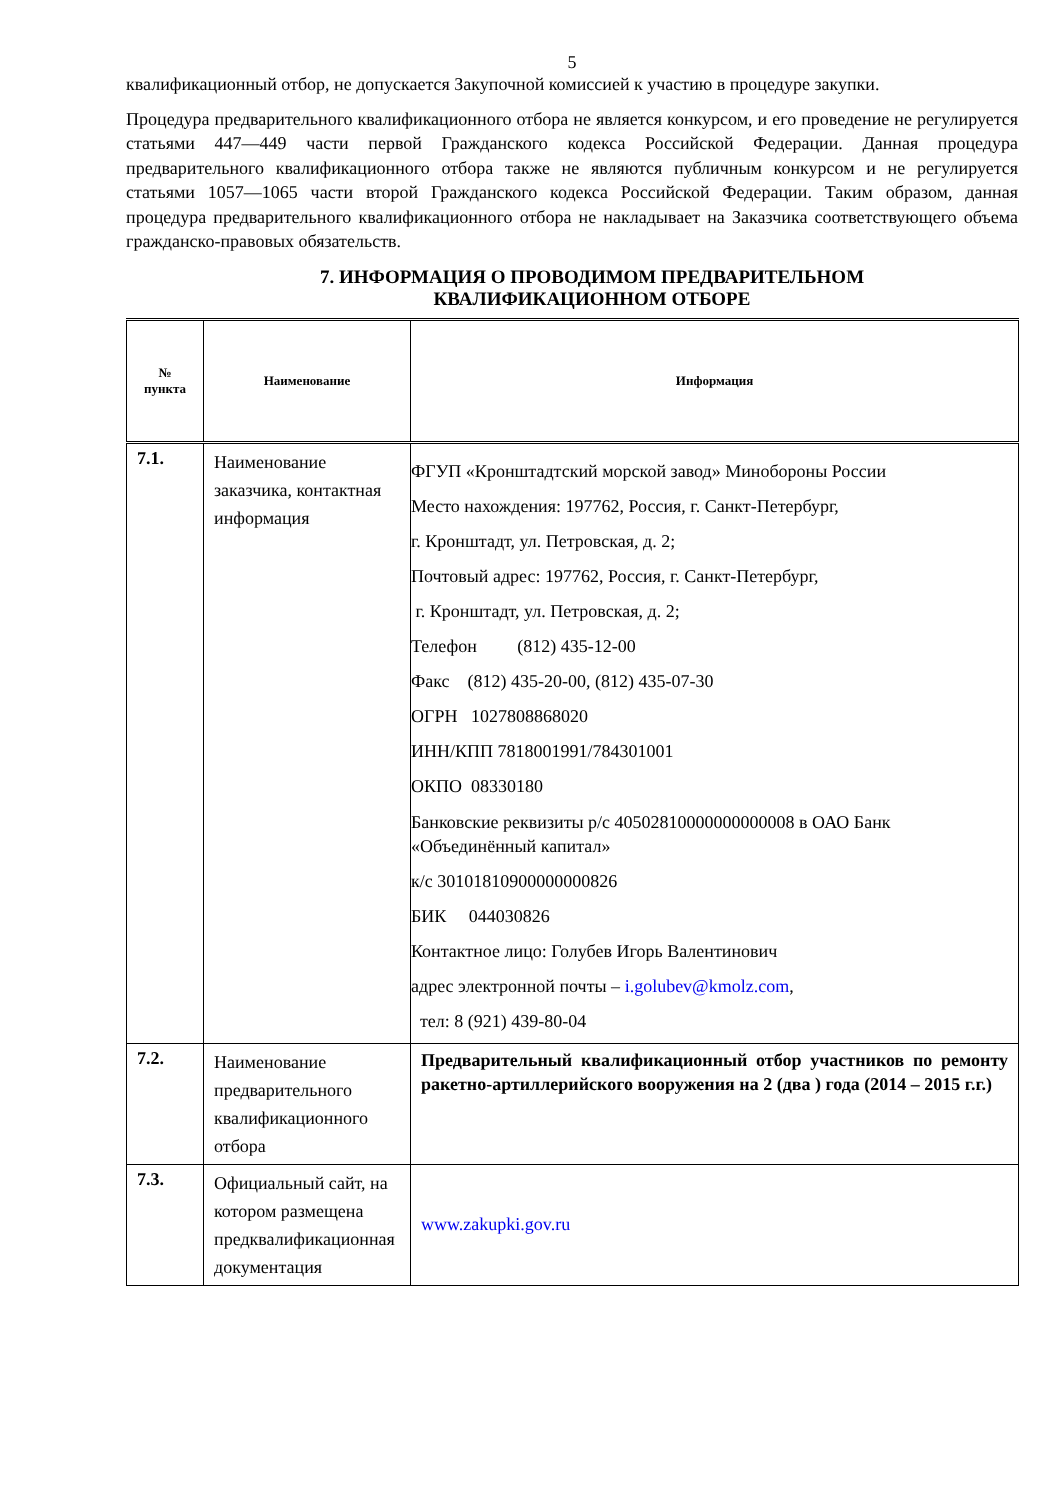5
квалификационный отбор, не допускается Закупочной комиссией к участию в процедуре закупки.
Процедура предварительного квалификационного отбора не является конкурсом, и его проведение не регулируется статьями 447—449 части первой Гражданского кодекса Российской Федерации. Данная процедура предварительного квалификационного отбора также не являются публичным конкурсом и не регулируется статьями 1057—1065 части второй Гражданского кодекса Российской Федерации. Таким образом, данная процедура предварительного квалификационного отбора не накладывает на Заказчика соответствующего объема гражданско-правовых обязательств.
7. ИНФОРМАЦИЯ О ПРОВОДИМОМ ПРЕДВАРИТЕЛЬНОМ
КВАЛИФИКАЦИОННОМ ОТБОРЕ
| № пункта | Наименование | Информация |
| --- | --- | --- |
| 7.1. | Наименование заказчика, контактная информация | ФГУП «Кронштадтский морской завод» Минобороны России Место нахождения: 197762, Россия, г. Санкт-Петербург, г. Кронштадт, ул. Петровская, д. 2; Почтовый адрес: 197762, Россия, г. Санкт-Петербург, г. Кронштадт, ул. Петровская, д. 2; Телефон (812) 435-12-00 Факс (812) 435-20-00, (812) 435-07-30 ОГРН 1027808868020 ИНН/КПП 7818001991/784301001 ОКПО 08330180 Банковские реквизиты р/с 40502810000000000008 в ОАО Банк «Объединённый капитал» к/с 30101810900000000826 БИК 044030826 Контактное лицо: Голубев Игорь Валентинович адрес электронной почты – i.golubev@kmolz.com , тел: 8 (921) 439-80-04 |
| 7.2. | Наименование предварительного квалификационного отбора | Предварительный квалификационный отбор участников по ремонту ракетно-артиллерийского вооружения на 2 (два ) года (2014 – 2015 г.г.) |
| 7.3. | Официальный сайт, на котором размещена предквалификационная документация | www.zakupki.gov.ru |